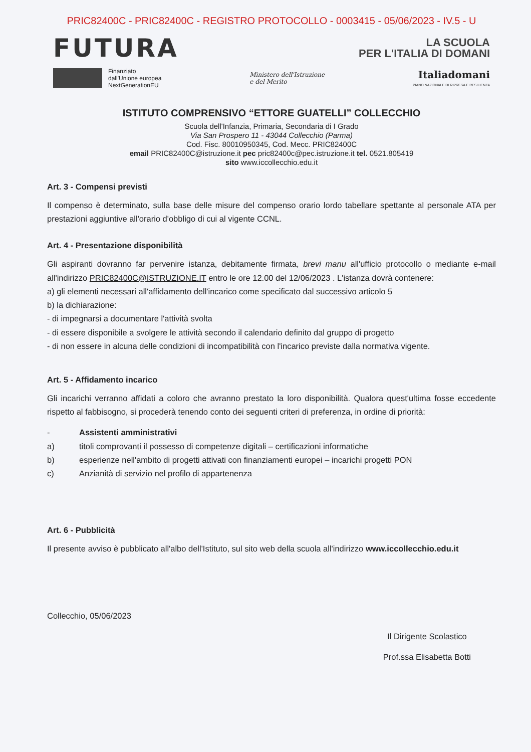PRIC82400C - PRIC82400C - REGISTRO PROTOCOLLO - 0003415 - 05/06/2023 - IV.5 - U
FUTURA
LA SCUOLA
PER L'ITALIA DI DOMANI
Finanziato
dall'Unione europea
NextGenerationEU
Ministero dell'Istruzione
e del Merito
Italiadomani
PIANO NAZIONALE DI RIPRESA E RESILIENZA
ISTITUTO COMPRENSIVO “ETTORE GUATELLI” COLLECCHIO
Scuola dell'Infanzia, Primaria, Secondaria di I Grado
Via San Prospero 11 - 43044 Collecchio (Parma)
Cod. Fisc. 80010950345, Cod. Mecc. PRIC82400C
email PRIC82400C@istruzione.it pec pric82400c@pec.istruzione.it tel. 0521.805419
sito www.iccollecchio.edu.it
Art. 3 - Compensi previsti
Il compenso è determinato, sulla base delle misure del compenso orario lordo tabellare spettante al personale ATA per prestazioni aggiuntive all'orario d'obbligo di cui al vigente CCNL.
Art. 4 - Presentazione disponibilità
Gli aspiranti dovranno far pervenire istanza, debitamente firmata, brevi manu all'ufficio protocollo o mediante e-mail all'indirizzo PRIC82400C@ISTRUZIONE.IT entro le ore 12.00 del 12/06/2023 . L'istanza dovrà contenere:
a) gli elementi necessari all'affidamento dell'incarico come specificato dal successivo articolo 5
b) la dichiarazione:
- di impegnarsi a documentare l'attività svolta
- di essere disponibile a svolgere le attività secondo il calendario definito dal gruppo di progetto
- di non essere in alcuna delle condizioni di incompatibilità con l'incarico previste dalla normativa vigente.
Art. 5 - Affidamento incarico
Gli incarichi verranno affidati a coloro che avranno prestato la loro disponibilità. Qualora quest'ultima fosse eccedente rispetto al fabbisogno, si procederà tenendo conto dei seguenti criteri di preferenza, in ordine di priorità:
- Assistenti amministrativi
a) titoli comprovanti il possesso di competenze digitali – certificazioni informatiche
b) esperienze nell'ambito di progetti attivati con finanziamenti europei – incarichi progetti PON
c) Anzianità di servizio nel profilo di appartenenza
Art. 6 - Pubblicità
Il presente avviso è pubblicato all'albo dell'Istituto, sul sito web della scuola all'indirizzo www.iccollecchio.edu.it
Collecchio, 05/06/2023
Il Dirigente Scolastico
Prof.ssa Elisabetta Botti